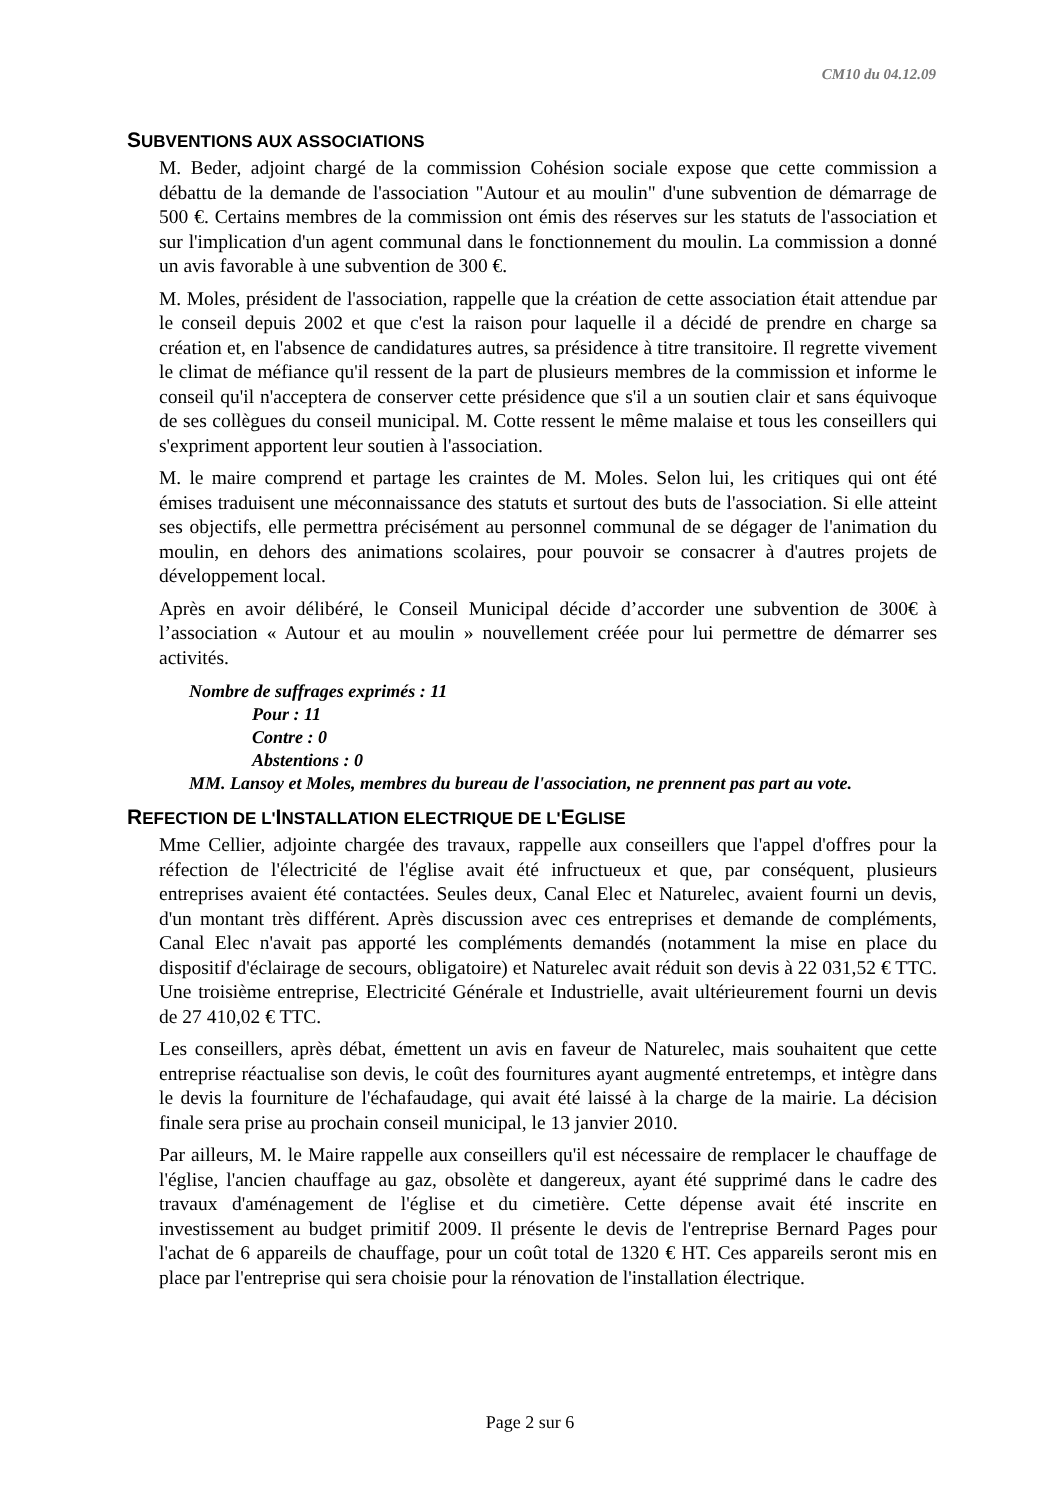CM10 du 04.12.09
SUBVENTIONS AUX ASSOCIATIONS
M. Beder, adjoint chargé de la commission Cohésion sociale expose que cette commission a débattu de la demande de l'association "Autour et au moulin" d'une subvention de démarrage de 500 €. Certains membres de la commission ont émis des réserves sur les statuts de l'association et sur l'implication d'un agent communal dans le fonctionnement du moulin. La commission a donné un avis favorable à une subvention de 300 €.
M. Moles, président de l'association, rappelle que la création de cette association était attendue par le conseil depuis 2002 et que c'est la raison pour laquelle il a décidé de prendre en charge sa création et, en l'absence de candidatures autres, sa présidence à titre transitoire. Il regrette vivement le climat de méfiance qu'il ressent de la part de plusieurs membres de la commission et informe le conseil qu'il n'acceptera de conserver cette présidence que s'il a un soutien clair et sans équivoque de ses collègues du conseil municipal. M. Cotte ressent le même malaise et tous les conseillers qui s'expriment apportent leur soutien à l'association.
M. le maire comprend et partage les craintes de M. Moles. Selon lui, les critiques qui ont été émises traduisent une méconnaissance des statuts et surtout des buts de l'association. Si elle atteint ses objectifs, elle permettra précisément au personnel communal de se dégager de l'animation du moulin, en dehors des animations scolaires, pour pouvoir se consacrer à d'autres projets de développement local.
Après en avoir délibéré, le Conseil Municipal décide d’accorder une subvention de 300€ à l’association « Autour et au moulin » nouvellement créée pour lui permettre de démarrer ses activités.
Nombre de suffrages exprimés : 11
Pour : 11
Contre : 0
Abstentions : 0
MM. Lansoy et Moles, membres du bureau de l'association, ne prennent pas part au vote.
REFECTION DE L'INSTALLATION ELECTRIQUE DE L'EGLISE
Mme Cellier, adjointe chargée des travaux, rappelle aux conseillers que l'appel d'offres pour la réfection de l'électricité de l'église avait été infructueux et que, par conséquent, plusieurs entreprises avaient été contactées. Seules deux, Canal Elec et Naturelec, avaient fourni un devis, d'un montant très différent. Après discussion avec ces entreprises et demande de compléments, Canal Elec n'avait pas apporté les compléments demandés (notamment la mise en place du dispositif d'éclairage de secours, obligatoire) et Naturelec avait réduit son devis à 22 031,52 € TTC. Une troisième entreprise, Electricité Générale et Industrielle, avait ultérieurement fourni un devis de 27 410,02 € TTC.
Les conseillers, après débat, émettent un avis en faveur de Naturelec, mais souhaitent que cette entreprise réactualise son devis, le coût des fournitures ayant augmenté entretemps, et intègre dans le devis la fourniture de l'échafaudage, qui avait été laissé à la charge de la mairie. La décision finale sera prise au prochain conseil municipal, le 13 janvier 2010.
Par ailleurs, M. le Maire rappelle aux conseillers qu'il est nécessaire de remplacer le chauffage de l'église, l'ancien chauffage au gaz, obsolète et dangereux, ayant été supprimé dans le cadre des travaux d'aménagement de l'église et du cimetière. Cette dépense avait été inscrite en investissement au budget primitif 2009. Il présente le devis de l'entreprise Bernard Pages pour l'achat de 6 appareils de chauffage, pour un coût total de 1320 € HT. Ces appareils seront mis en place par l'entreprise qui sera choisie pour la rénovation de l'installation électrique.
Page 2 sur 6